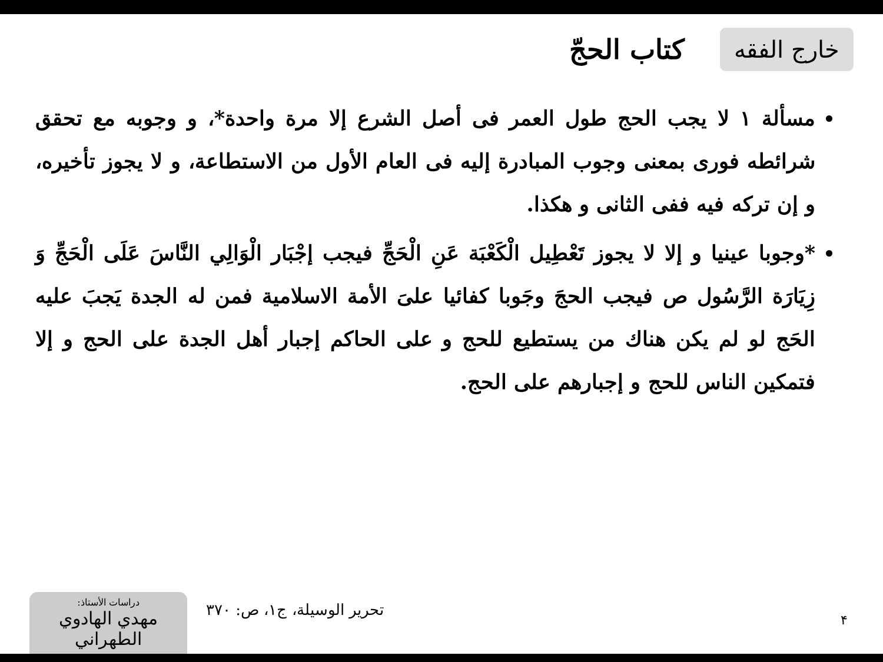خارج الفقه
كتاب الحجّ
مسألة ١ لا يجب الحج طول العمر فى أصل الشرع إلا مرة واحدة*، و وجوبه مع تحقق شرائطه فورى بمعنى وجوب المبادرة إليه فى العام الأول من الاستطاعة، و لا يجوز تأخيره، و إن تركه فيه ففى الثانى و هكذا.
*وجوبا عينيا و إلا لا يجوز تَعْطِيل الْكَعْبَة عَنِ الْحَجِّ فيجب إجْبَار الْوَالِي النَّاسَ عَلَى الْحَجِّ وَ زِيَارَة الرَّسُول ص فيجب الحجَ وجَوبا كفائيا علىَ الأمة الاسلامية فمن له الجدة يَجبَ عليه الحَج لو لم يكن هناك من يستطيع للحج و على الحاكم إجبار أهل الجدة على الحج و إلا فتمكين الناس للحج و إجبارهم على الحج.
۴
تحرير الوسيلة، ج١، ص: ٣٧٠
دراسات الأستاذ:
مهدي الهادوي الطهراني